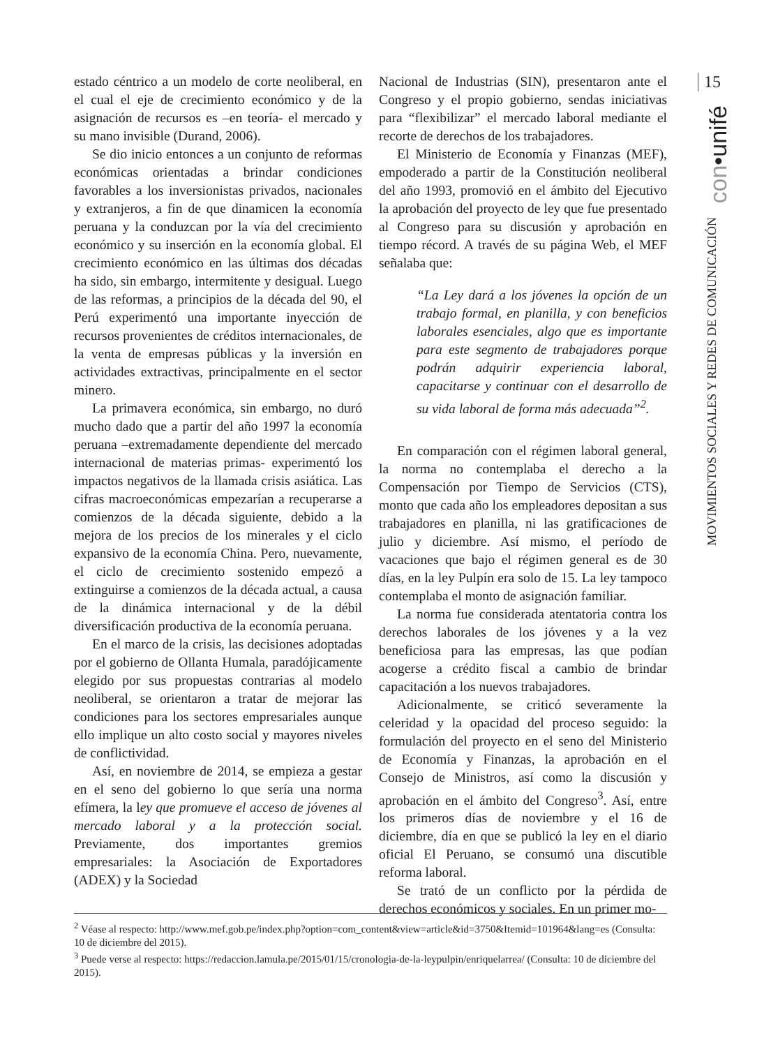estado céntrico a un modelo de corte neoliberal, en el cual el eje de crecimiento económico y de la asignación de recursos es –en teoría- el mercado y su mano invisible (Durand, 2006).
Se dio inicio entonces a un conjunto de reformas económicas orientadas a brindar condiciones favorables a los inversionistas privados, nacionales y extranjeros, a fin de que dinamicen la economía peruana y la conduzcan por la vía del crecimiento económico y su inserción en la economía global. El crecimiento económico en las últimas dos décadas ha sido, sin embargo, intermitente y desigual. Luego de las reformas, a principios de la década del 90, el Perú experimentó una importante inyección de recursos provenientes de créditos internacionales, de la venta de empresas públicas y la inversión en actividades extractivas, principalmente en el sector minero.
La primavera económica, sin embargo, no duró mucho dado que a partir del año 1997 la economía peruana –extremadamente dependiente del mercado internacional de materias primas- experimentó los impactos negativos de la llamada crisis asiática. Las cifras macroeconómicas empezarían a recuperarse a comienzos de la década siguiente, debido a la mejora de los precios de los minerales y el ciclo expansivo de la economía China. Pero, nuevamente, el ciclo de crecimiento sostenido empezó a extinguirse a comienzos de la década actual, a causa de la dinámica internacional y de la débil diversificación productiva de la economía peruana.
En el marco de la crisis, las decisiones adoptadas por el gobierno de Ollanta Humala, paradójicamente elegido por sus propuestas contrarias al modelo neoliberal, se orientaron a tratar de mejorar las condiciones para los sectores empresariales aunque ello implique un alto costo social y mayores niveles de conflictividad.
Así, en noviembre de 2014, se empieza a gestar en el seno del gobierno lo que sería una norma efímera, la ley que promueve el acceso de jóvenes al mercado laboral y a la protección social. Previamente, dos importantes gremios empresariales: la Asociación de Exportadores (ADEX) y la Sociedad
Nacional de Industrias (SIN), presentaron ante el Congreso y el propio gobierno, sendas iniciativas para “flexibilizar” el mercado laboral mediante el recorte de derechos de los trabajadores.
El Ministerio de Economía y Finanzas (MEF), empoderado a partir de la Constitución neoliberal del año 1993, promovió en el ámbito del Ejecutivo la aprobación del proyecto de ley que fue presentado al Congreso para su discusión y aprobación en tiempo récord. A través de su página Web, el MEF señalaba que:
“La Ley dará a los jóvenes la opción de un trabajo formal, en planilla, y con beneficios laborales esenciales, algo que es importante para este segmento de trabajadores porque podrán adquirir experiencia laboral, capacitarse y continuar con el desarrollo de su vida laboral de forma más adecuada”<sup>2</sup>.
En comparación con el régimen laboral general, la norma no contemplaba el derecho a la Compensación por Tiempo de Servicios (CTS), monto que cada año los empleadores depositan a sus trabajadores en planilla, ni las gratificaciones de julio y diciembre. Así mismo, el período de vacaciones que bajo el régimen general es de 30 días, en la ley Pulpín era solo de 15. La ley tampoco contemplaba el monto de asignación familiar.
La norma fue considerada atentatoria contra los derechos laborales de los jóvenes y a la vez beneficiosa para las empresas, las que podían acogerse a crédito fiscal a cambio de brindar capacitación a los nuevos trabajadores.
Adicionalmente, se criticó severamente la celeridad y la opacidad del proceso seguido: la formulación del proyecto en el seno del Ministerio de Economía y Finanzas, la aprobación en el Consejo de Ministros, así como la discusión y aprobación en el ámbito del Congreso<sup>3</sup>. Así, entre los primeros días de noviembre y el 16 de diciembre, día en que se publicó la ley en el diario oficial El Peruano, se consumó una discutible reforma laboral.
Se trató de un conflicto por la pérdida de derechos económicos y sociales. En un primer mo-
15
con•unifé
MOVIMIENTOS SOCIALES Y REDES DE COMUNICACIÓN
<sup>2</sup> Véase al respecto: http://www.mef.gob.pe/index.php?option=com_content&view=article&id=3750&Itemid=101964&lang=es (Consulta: 10 de diciembre del 2015).
<sup>3</sup> Puede verse al respecto: https://redaccion.lamula.pe/2015/01/15/cronologia-de-la-leypulpin/enriquelarrea/ (Consulta: 10 de diciembre del 2015).